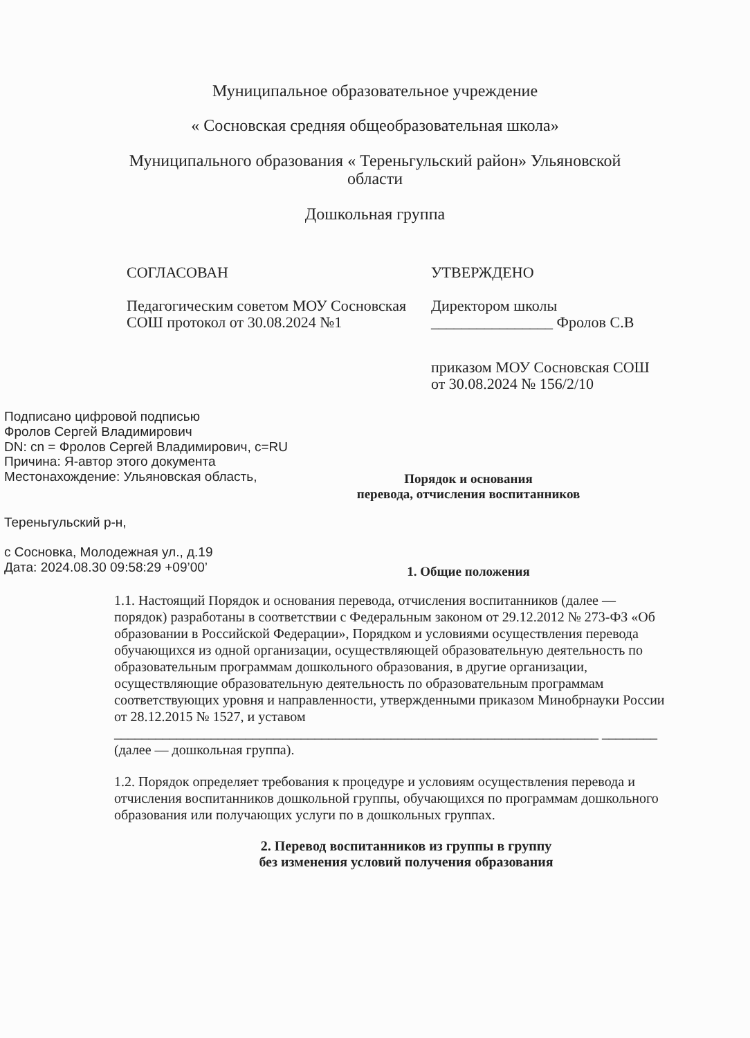Муниципальное образовательное учреждение
« Сосновская средняя общеобразовательная школа»
Муниципального образования « Тереньгульский район» Ульяновской
области
Дошкольная группа
СОГЛАСОВАН
Педагогическим советом МОУ Сосновская СОШ протокол от 30.08.2024 №1
УТВЕРЖДЕНО
Директором школы
________________ Фролов С.В
приказом МОУ Сосновская СОШ
от 30.08.2024 № 156/2/10
Подписано цифровой подписью
Фролов Сергей Владимирович
DN: cn = Фролов Сергей Владимирович, c=RU
Причина: Я-автор этого документа
Местонахождение: Ульяновская область,
Тереньгульский р-н,
с Сосновка, Молодежная ул., д.19
Дата: 2024.08.30 09:58:29 +09’00’
Порядок и основания
перевода, отчисления воспитанников
1. Общие положения
1.1. Настоящий Порядок и основания перевода, отчисления воспитанников (далее — порядок) разработаны в соответствии с Федеральным законом от 29.12.2012 № 273-ФЗ «Об образовании в Российской Федерации», Порядком и условиями осуществления перевода обучающихся из одной организации, осуществляющей образовательную деятельность по образовательным программам дошкольного образования, в другие организации, осуществляющие образовательную деятельность по образовательным программам соответствующих уровня и направленности, утвержденными приказом Минобрнауки России от 28.12.2015 № 1527, и уставом ______________________________________________________________________ ________ (далее — дошкольная группа).
1.2. Порядок определяет требования к процедуре и условиям осуществления перевода и отчисления воспитанников дошкольной группы, обучающихся по программам дошкольного образования или получающих услуги по в дошкольных группах.
2. Перевод воспитанников из группы в группу
без изменения условий получения образования